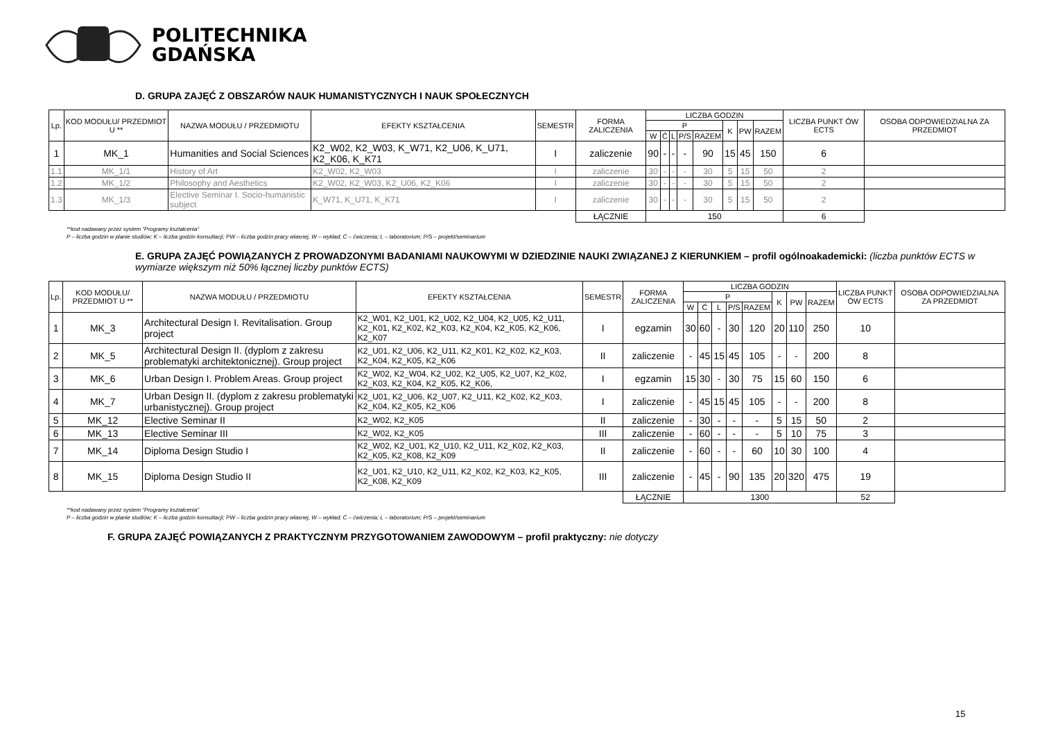POLITECHNIKA
GDAŃSKA
D. GRUPA ZAJĘĆ Z OBSZARÓW NAUK HUMANISTYCZNYCH I NAUK SPOŁECZNYCH
| Lp. | KOD MODUŁU/ PRZEDMIOT U ** | NAZWA MODUŁU / PRZEDMIOTU | EFEKTY KSZTAŁCENIA | SEMESTR | FORMA ZALICZENIA | LICZBA GODZIN | | | | | | | | LICZBA PUNKT ÓW ECTS | OSOBA ODPOWIEDZIALNA ZA PRZEDMIOT |
| --- | --- | --- | --- | --- | --- | --- | --- | --- | --- | --- | --- | --- | --- | --- | --- |
| | | | | | | P | | | | | K | PW | RAZEM | | |
| | | | | | | W | Ć | L | P/S | RAZEM | | | | | |
| 1 | MK_1 | Humanities and Social Sciences | K2_W02, K2_W03, K_W71, K2_U06, K_U71, K2_K06, K_K71 | I | zaliczenie | 90 | - | - | - | 90 | 15 | 45 | 150 | 6 | |
| 1.1 | MK_1/1 | History of Art | K2_W02, K2_W03 | I | zaliczenie | 30 | - | - | - | 30 | 5 | 15 | 50 | 2 | |
| 1.2 | MK_1/2 | Philosophy and Aesthetics | K2_W02, K2_W03, K2_U06, K2_K06 | I | zaliczenie | 30 | - | - | - | 30 | 5 | 15 | 50 | 2 | |
| 1.3 | MK_1/3 | Elective Seminar I. Socio-humanistic subject | K_W71, K_U71, K_K71 | I | zaliczenie | 30 | - | - | - | 30 | 5 | 15 | 50 | 2 | |
| | | | | | ŁĄCZNIE | 150 | | | | | | | | 6 | |
**kod nadawany przez system “Programy kształcenia”
P – liczba godzin w planie studiów; K – liczba godzin konsultacji; PW – liczba godzin pracy własnej, W – wykład; Ć – ćwiczenia; L – laboratorium; P/S – projekt/seminarium
E. GRUPA ZAJĘĆ POWIĄZANYCH Z PROWADZONYMI BADANIAMI NAUKOWYMI W DZIEDZINIE NAUKI ZWIĄZANEJ Z KIERUNKIEM – profil ogólnoakademicki: (liczba punktów ECTS w wymiarze większym niż 50% łącznej liczby punktów ECTS)
| Lp. | KOD MODUŁU/ PRZEDMIOT U ** | NAZWA MODUŁU / PRZEDMIOTU | EFEKTY KSZTAŁCENIA | SEMESTR | FORMA ZALICZENIA | LICZBA GODZIN | | | | | | | | LICZBA PUNKT ÓW ECTS | OSOBA ODPOWIEDZIALNA ZA PRZEDMIOT |
| --- | --- | --- | --- | --- | --- | --- | --- | --- | --- | --- | --- | --- | --- | --- | --- |
| | | | | | | P | | | | | K | PW | RAZEM | | |
| | | | | | | W | Ć | L | P/S | RAZEM | | | | | |
| 1 | MK_3 | Architectural Design I. Revitalisation. Group project | K2_W01, K2_U01, K2_U02, K2_U04, K2_U05, K2_U11, K2_K01, K2_K02, K2_K03, K2_K04, K2_K05, K2_K06, K2_K07 | I | egzamin | 30 | 60 | - | 30 | 120 | 20 | 110 | 250 | 10 | |
| 2 | MK_5 | Architectural Design II. (dyplom z zakresu problematyki architektonicznej). Group project | K2_U01, K2_U06, K2_U11, K2_K01, K2_K02, K2_K03, K2_K04, K2_K05, K2_K06 | II | zaliczenie | - | 45 | 15 | 45 | 105 | - | - | 200 | 8 | |
| 3 | MK_6 | Urban Design I. Problem Areas. Group project | K2_W02, K2_W04, K2_U02, K2_U05, K2_U07, K2_K02, K2_K03, K2_K04, K2_K05, K2_K06, | I | egzamin | 15 | 30 | - | 30 | 75 | 15 | 60 | 150 | 6 | |
| 4 | MK_7 | Urban Design II. (dyplom z zakresu problematyki urbanistycznej). Group project | K2_U01, K2_U06, K2_U07, K2_U11, K2_K02, K2_K03, K2_K04, K2_K05, K2_K06 | I | zaliczenie | - | 45 | 15 | 45 | 105 | - | - | 200 | 8 | |
| 5 | MK_12 | Elective Seminar II | K2_W02, K2_K05 | II | zaliczenie | - | 30 | - | - | - | 5 | 15 | 50 | 2 | |
| 6 | MK_13 | Elective Seminar III | K2_W02, K2_K05 | III | zaliczenie | - | 60 | - | - | - | 5 | 10 | 75 | 3 | |
| 7 | MK_14 | Diploma Design Studio I | K2_W02, K2_U01, K2_U10, K2_U11, K2_K02, K2_K03, K2_K05, K2_K08, K2_K09 | II | zaliczenie | - | 60 | - | - | 60 | 10 | 30 | 100 | 4 | |
| 8 | MK_15 | Diploma Design Studio II | K2_U01, K2_U10, K2_U11, K2_K02, K2_K03, K2_K05, K2_K08, K2_K09 | III | zaliczenie | - | 45 | - | 90 | 135 | 20 | 320 | 475 | 19 | |
| | | | | | ŁĄCZNIE | 1300 | | | | | | | | 52 | |
**kod nadawany przez system “Programy kształcenia”
P – liczba godzin w planie studiów; K – liczba godzin konsultacji; PW – liczba godzin pracy własnej, W – wykład; Ć – ćwiczenia; L – laboratorium; P/S – projekt/seminarium
F. GRUPA ZAJĘĆ POWIĄZANYCH Z PRAKTYCZNYM PRZYGOTOWANIEM ZAWODOWYM – profil praktyczny: nie dotyczy
15